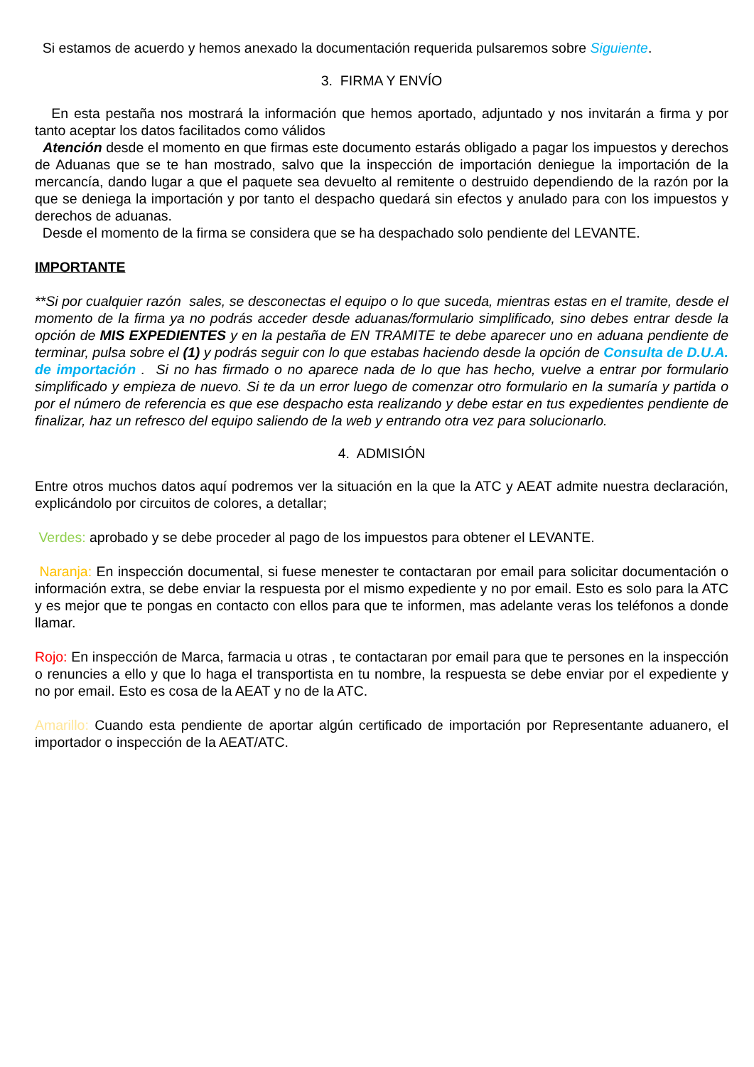Si estamos de acuerdo y hemos anexado la documentación requerida pulsaremos sobre Siguiente.
3. FIRMA Y ENVÍO
En esta pestaña nos mostrará la información que hemos aportado, adjuntado y nos invitarán a firma y por tanto aceptar los datos facilitados como válidos
Atención desde el momento en que firmas este documento estarás obligado a pagar los impuestos y derechos de Aduanas que se te han mostrado, salvo que la inspección de importación deniegue la importación de la mercancía, dando lugar a que el paquete sea devuelto al remitente o destruido dependiendo de la razón por la que se deniega la importación y por tanto el despacho quedará sin efectos y anulado para con los impuestos y derechos de aduanas.
Desde el momento de la firma se considera que se ha despachado solo pendiente del LEVANTE.
IMPORTANTE
**Si por cualquier razón sales, se desconectas el equipo o lo que suceda, mientras estas en el tramite, desde el momento de la firma ya no podrás acceder desde aduanas/formulario simplificado, sino debes entrar desde la opción de MIS EXPEDIENTES y en la pestaña de EN TRAMITE te debe aparecer uno en aduana pendiente de terminar, pulsa sobre el (1) y podrás seguir con lo que estabas haciendo desde la opción de Consulta de D.U.A. de importación . Si no has firmado o no aparece nada de lo que has hecho, vuelve a entrar por formulario simplificado y empieza de nuevo. Si te da un error luego de comenzar otro formulario en la sumaría y partida o por el número de referencia es que ese despacho esta realizando y debe estar en tus expedientes pendiente de finalizar, haz un refresco del equipo saliendo de la web y entrando otra vez para solucionarlo.
4. ADMISIÓN
Entre otros muchos datos aquí podremos ver la situación en la que la ATC y AEAT admite nuestra declaración, explicándolo por circuitos de colores, a detallar;
Verdes: aprobado y se debe proceder al pago de los impuestos para obtener el LEVANTE.
Naranja: En inspección documental, si fuese menester te contactaran por email para solicitar documentación o información extra, se debe enviar la respuesta por el mismo expediente y no por email. Esto es solo para la ATC y es mejor que te pongas en contacto con ellos para que te informen, mas adelante veras los teléfonos a donde llamar.
Rojo: En inspección de Marca, farmacia u otras , te contactaran por email para que te persones en la inspección o renuncies a ello y que lo haga el transportista en tu nombre, la respuesta se debe enviar por el expediente y no por email. Esto es cosa de la AEAT y no de la ATC.
Amarillo: Cuando esta pendiente de aportar algún certificado de importación por Representante aduanero, el importador o inspección de la AEAT/ATC.